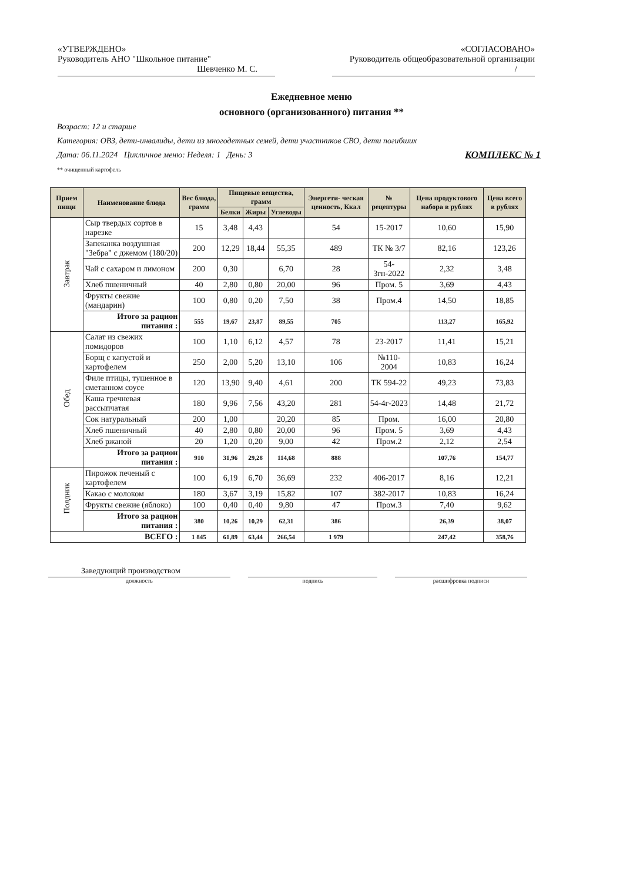«УТВЕРЖДЕНО»
Руководитель АНО "Школьное питание"
Шевченко М. С.
«СОГЛАСОВАНО»
Руководитель общеобразовательной организации
/
Ежедневное меню
основного (организованного) питания **
Возраст: 12 и старше
Категория: ОВЗ, дети-инвалиды, дети из многодетных семей, дети участников СВО, дети погибших
Дата: 06.11.2024 Цикличное меню: Неделя: 1 День: 3 КОМПЛЕКС № 1
** очищенный картофель
| Прием пищи | Наименование блюда | Вес блюда, грамм | Пищевые вещества, грамм | | | Энергети- ческая ценность, Ккал | № рецептуры | Цена продуктового набора в рублях | Цена всего в рублях |
| --- | --- | --- | --- | --- | --- | --- | --- | --- | --- |
| | | | Белки | Жиры | Углеводы | | | | |
| Завтрак | Сыр твердых сортов в нарезке | 15 | 3,48 | 4,43 | | 54 | 15-2017 | 10,60 | 15,90 |
| | Запеканка воздушная "Зебра" с джемом (180/20) | 200 | 12,29 | 18,44 | 55,35 | 489 | ТК № 3/7 | 82,16 | 123,26 |
| | Чай с сахаром и лимоном | 200 | 0,30 | | 6,70 | 28 | 54-3гн-2022 | 2,32 | 3,48 |
| | Хлеб пшеничный | 40 | 2,80 | 0,80 | 20,00 | 96 | Пром. 5 | 3,69 | 4,43 |
| | Фрукты свежие (мандарин) | 100 | 0,80 | 0,20 | 7,50 | 38 | Пром.4 | 14,50 | 18,85 |
| | Итого за рацион питания : | 555 | 19,67 | 23,87 | 89,55 | 705 | | 113,27 | 165,92 |
| Обед | Салат из свежих помидоров | 100 | 1,10 | 6,12 | 4,57 | 78 | 23-2017 | 11,41 | 15,21 |
| | Борщ с капустой и картофелем | 250 | 2,00 | 5,20 | 13,10 | 106 | №110-2004 | 10,83 | 16,24 |
| | Филе птицы, тушенное в сметанном соусе | 120 | 13,90 | 9,40 | 4,61 | 200 | ТК 594-22 | 49,23 | 73,83 |
| | Каша гречневая рассыпчатая | 180 | 9,96 | 7,56 | 43,20 | 281 | 54-4г-2023 | 14,48 | 21,72 |
| | Сок натуральный | 200 | 1,00 | | 20,20 | 85 | Пром. | 16,00 | 20,80 |
| | Хлеб пшеничный | 40 | 2,80 | 0,80 | 20,00 | 96 | Пром. 5 | 3,69 | 4,43 |
| | Хлеб ржаной | 20 | 1,20 | 0,20 | 9,00 | 42 | Пром.2 | 2,12 | 2,54 |
| | Итого за рацион питания : | 910 | 31,96 | 29,28 | 114,68 | 888 | | 107,76 | 154,77 |
| Полдник | Пирожок печеный с картофелем | 100 | 6,19 | 6,70 | 36,69 | 232 | 406-2017 | 8,16 | 12,21 |
| | Какао с молоком | 180 | 3,67 | 3,19 | 15,82 | 107 | 382-2017 | 10,83 | 16,24 |
| | Фрукты свежие (яблоко) | 100 | 0,40 | 0,40 | 9,80 | 47 | Пром.3 | 7,40 | 9,62 |
| | Итого за рацион питания : | 380 | 10,26 | 10,29 | 62,31 | 386 | | 26,39 | 38,07 |
| ВСЕГО : | | 1 845 | 61,89 | 63,44 | 266,54 | 1 979 | | 247,42 | 358,76 |
Заведующий производством
должность подпись расшифровка подписи